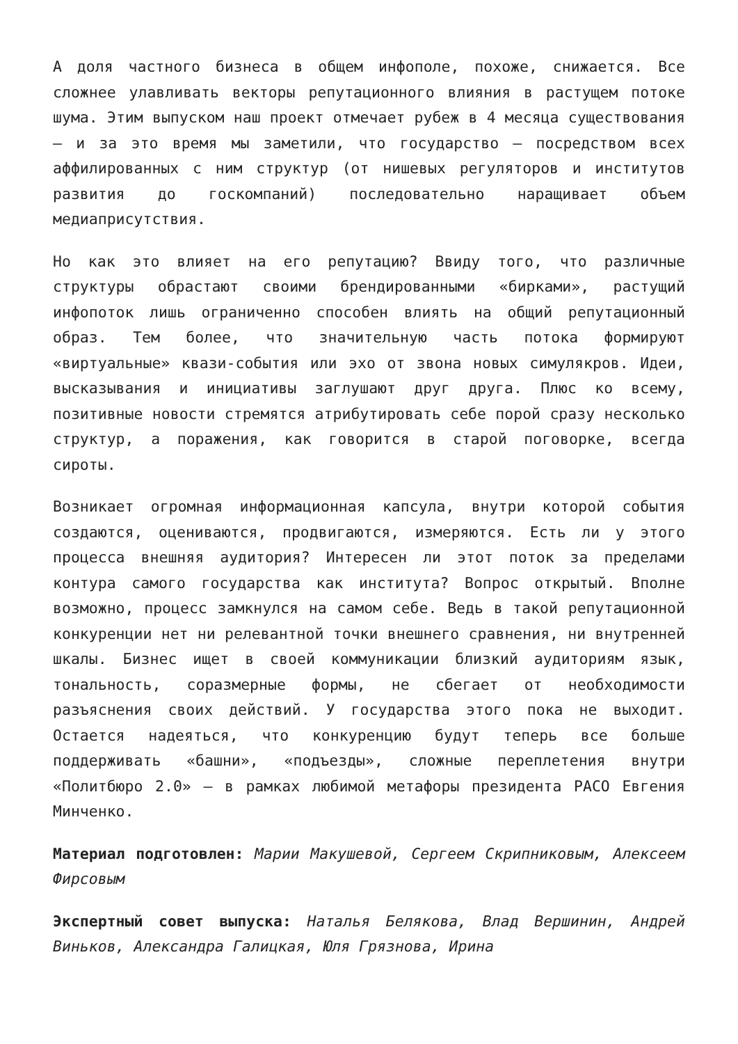А доля частного бизнеса в общем инфополе, похоже, снижается. Все сложнее улавливать векторы репутационного влияния в растущем потоке шума. Этим выпуском наш проект отмечает рубеж в 4 месяца существования – и за это время мы заметили, что государство – посредством всех аффилированных с ним структур (от нишевых регуляторов и институтов развития до госкомпаний) последовательно наращивает объем медиаприсутствия.
Но как это влияет на его репутацию? Ввиду того, что различные структуры обрастают своими брендированными «бирками», растущий инфопоток лишь ограниченно способен влиять на общий репутационный образ. Тем более, что значительную часть потока формируют «виртуальные» квази-события или эхо от звона новых симулякров. Идеи, высказывания и инициативы заглушают друг друга. Плюс ко всему, позитивные новости стремятся атрибутировать себе порой сразу несколько структур, а поражения, как говорится в старой поговорке, всегда сироты.
Возникает огромная информационная капсула, внутри которой события создаются, оцениваются, продвигаются, измеряются. Есть ли у этого процесса внешняя аудитория? Интересен ли этот поток за пределами контура самого государства как института? Вопрос открытый. Вполне возможно, процесс замкнулся на самом себе. Ведь в такой репутационной конкуренции нет ни релевантной точки внешнего сравнения, ни внутренней шкалы. Бизнес ищет в своей коммуникации близкий аудиториям язык, тональность, соразмерные формы, не сбегает от необходимости разъяснения своих действий. У государства этого пока не выходит. Остается надеяться, что конкуренцию будут теперь все больше поддерживать «башни», «подъезды», сложные переплетения внутри «Политбюро 2.0» – в рамках любимой метафоры президента РАСО Евгения Минченко.
Материал подготовлен: Марии Макушевой, Сергеем Скрипниковым, Алексеем Фирсовым
Экспертный совет выпуска: Наталья Белякова, Влад Вершинин, Андрей Виньков, Александра Галицкая, Юля Грязнова, Ирина